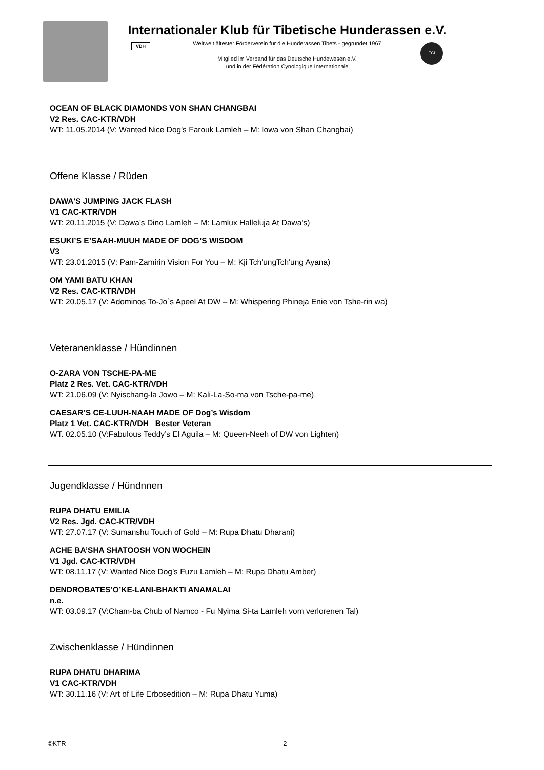Internationaler Klub für Tibetische Hunderassen e.V.
VDH
Weltweit ältester Förderverein für die Hunderassen Tibets - gegründet 1967
Mitglied im Verband für das Deutsche Hundewesen e.V.
und in der Fédération Cynologique Internationale
FCI
OCEAN OF BLACK DIAMONDS VON SHAN CHANGBAI
V2 Res. CAC-KTR/VDH
WT: 11.05.2014 (V: Wanted Nice Dog's Farouk Lamleh – M: Iowa von Shan Changbai)
Offene Klasse / Rüden
DAWA'S JUMPING JACK FLASH
V1 CAC-KTR/VDH
WT: 20.11.2015 (V: Dawa's Dino Lamleh – M: Lamlux Halleluja At Dawa's)
ESUKI’S E’SAAH-MUUH MADE OF DOG’S WISDOM
V3
WT: 23.01.2015 (V: Pam-Zamirin Vision For You – M: Kji Tch'ungTch'ung Ayana)
OM YAMI BATU KHAN
V2 Res. CAC-KTR/VDH
WT: 20.05.17 (V: Adominos To-Jo`s Apeel At DW – M: Whispering Phineja Enie von Tshe-rin wa)
Veteranenklasse / Hündinnen
O-ZARA VON TSCHE-PA-ME
Platz 2 Res. Vet. CAC-KTR/VDH
WT: 21.06.09 (V: Nyischang-la Jowo – M: Kali-La-So-ma von Tsche-pa-me)
CAESAR’S CE-LUUH-NAAH MADE OF Dog’s Wisdom
Platz 1 Vet. CAC-KTR/VDH Bester Veteran
WT. 02.05.10 (V:Fabulous Teddy’s El Aguila – M: Queen-Neeh of DW von Lighten)
Jugendklasse / Hündnnen
RUPA DHATU EMILIA
V2 Res. Jgd. CAC-KTR/VDH
WT: 27.07.17 (V: Sumanshu Touch of Gold – M: Rupa Dhatu Dharani)
ACHE BA’SHA SHATOOSH VON WOCHEIN
V1 Jgd. CAC-KTR/VDH
WT: 08.11.17 (V: Wanted Nice Dog’s Fuzu Lamleh – M: Rupa Dhatu Amber)
DENDROBATES’O’KE-LANI-BHAKTI ANAMALAI
n.e.
WT: 03.09.17 (V:Cham-ba Chub of Namco - Fu Nyima Si-ta Lamleh vom verlorenen Tal)
Zwischenklasse / Hündinnen
RUPA DHATU DHARIMA
V1 CAC-KTR/VDH
WT: 30.11.16 (V: Art of Life Erbosedition – M: Rupa Dhatu Yuma)
©KTR 2